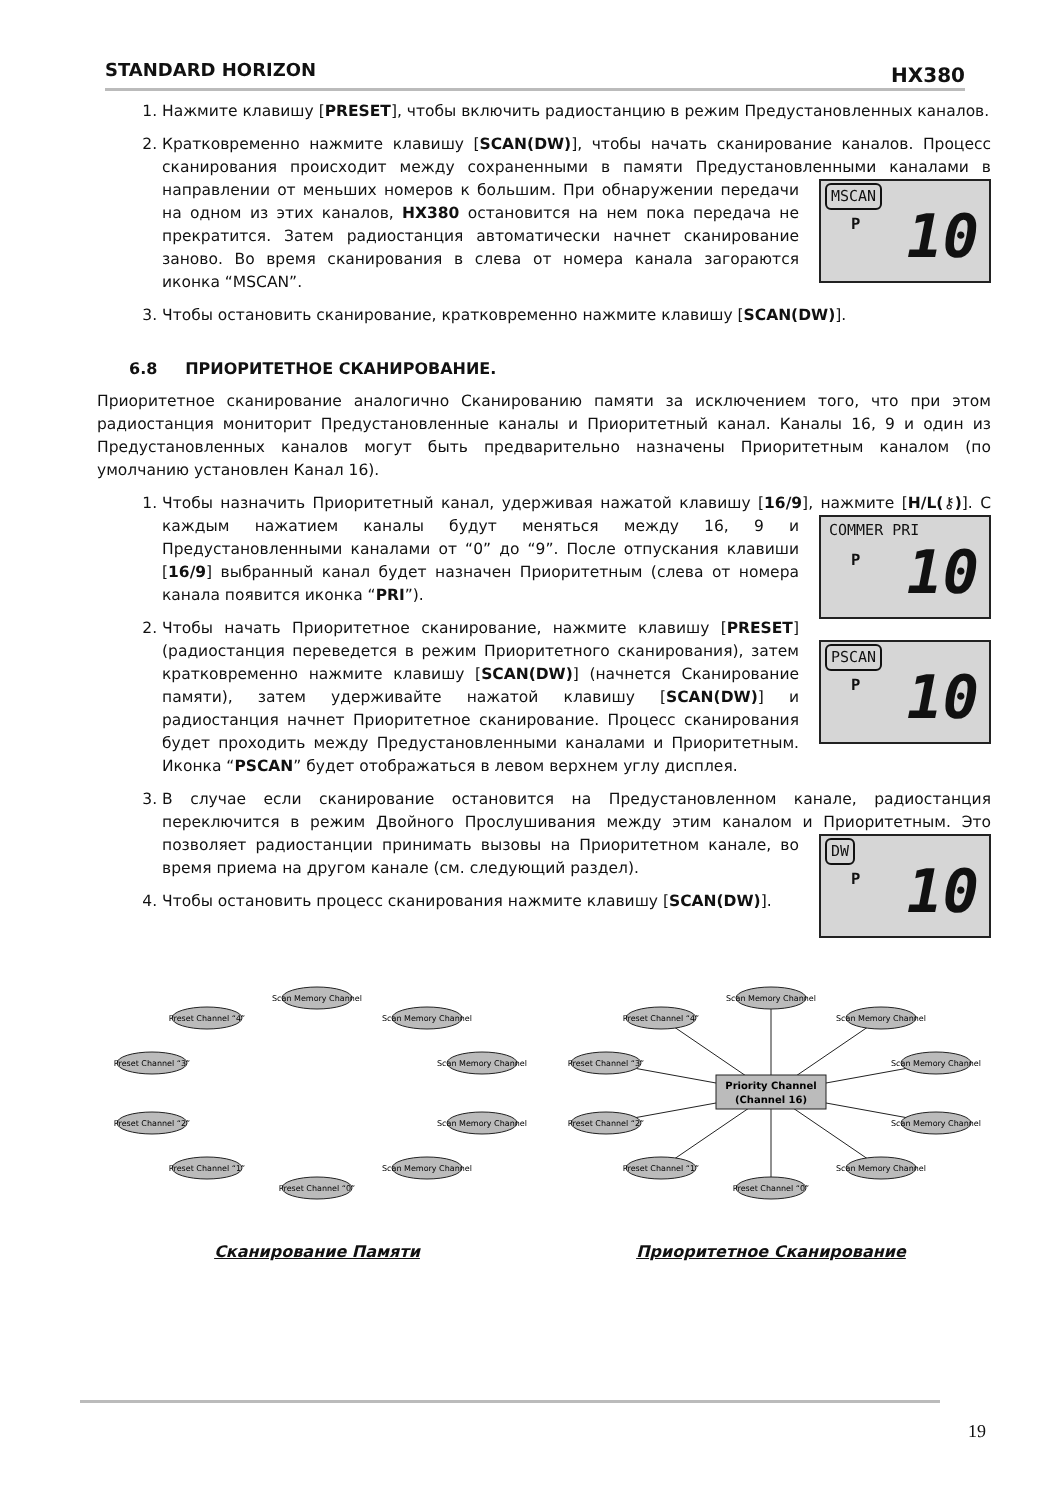STANDARD HORIZON HX380
1. Нажмите клавишу [PRESET], чтобы включить радиостанцию в режим Предустановленных каналов.
2. Кратковременно нажмите клавишу [SCAN(DW)], чтобы начать сканирование каналов. Процесс сканирования происходит между сохраненными в памяти Предустановленными каналами в направлении от меньших номеров к большим.
MSCAN
P 10
При обнаружении передачи на одном из этих каналов, HX380 остановится на нем пока передача не прекратится. Затем радиостанция автоматически начнет сканирование заново. Во время сканирования в слева от номера канала загораются иконка “MSCAN”.
3. Чтобы остановить сканирование, кратковременно нажмите клавишу [SCAN(DW)].
6.8 ПРИОРИТЕТНОЕ СКАНИРОВАНИЕ.
Приоритетное сканирование аналогично Сканированию памяти за исключением того, что при этом радиостанция мониторит Предустановленные каналы и Приоритетный канал. Каналы 16, 9 и один из Предустановленных каналов могут быть предварительно назначены Приоритетным каналом (по умолчанию установлен Канал 16).
1. Чтобы назначить Приоритетный канал, удерживая нажатой клавишу [16/9], нажмите [H/L(⚷)].
COMMER PRI
P 10
С каждым нажатием каналы будут меняться между 16, 9 и Предустановленными каналами от “0” до “9”. После отпускания клавиши [16/9] выбранный канал будет назначен Приоритетным (слева от номера канала появится иконка “PRI”).
2. Чтобы начать Приоритетное сканирование, нажмите клавишу [PRESET] (радиостанция переведется в режим Приоритетного сканирования), затем
PSCAN
P 10
кратковременно нажмите клавишу [SCAN(DW)] (начнется Сканирование памяти), затем удерживайте нажатой клавишу [SCAN(DW)] и радиостанция начнет Приоритетное сканирование. Процесс сканирования будет проходить между Предустановленными каналами и Приоритетным. Иконка “PSCAN” будет отображаться в левом верхнем углу дисплея.
3. В случае если сканирование остановится на Предустановленном канале, радиостанция переключится в режим Двойного Прослушивания между этим каналом и Приоритетным.
DW
P 10
Это позволяет радиостанции принимать вызовы на Приоритетном канале, во время приема на другом канале (см. следующий раздел).
4. Чтобы остановить процесс сканирования нажмите клавишу [SCAN(DW)].
Scan Memory Channel
Scan Memory Channel
Scan Memory Channel
Scan Memory Channel
Scan Memory Channel
Preset Channel “0”
Preset Channel “1”
Preset Channel “2”
Preset Channel “3”
Preset Channel “4”
Сканирование Памяти
Priority Channel
(Channel 16)
Scan Memory Channel
Scan Memory Channel
Scan Memory Channel
Scan Memory Channel
Scan Memory Channel
Preset Channel “0”
Preset Channel “1”
Preset Channel “2”
Preset Channel “3”
Preset Channel “4”
Приоритетное Сканирование
19